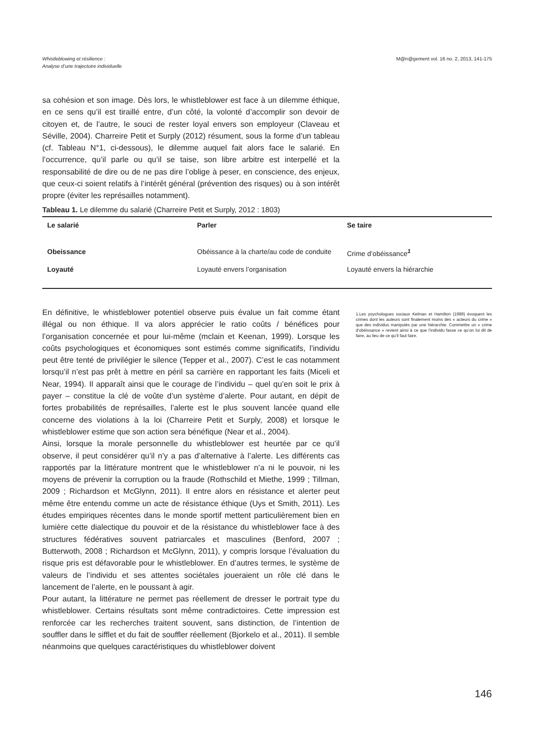Whistleblowing et résilience :
Analyse d’une trajectoire individuelle
M@n@gement vol. 16 no. 2, 2013, 141-175
sa cohésion et son image. Dès lors, le whistleblower est face à un dilemme éthique, en ce sens qu’il est tiraillé entre, d’un côté, la volonté d’accomplir son devoir de citoyen et, de l’autre, le souci de rester loyal envers son employeur (Claveau et Séville, 2004). Charreire Petit et Surply (2012) résument, sous la forme d’un tableau (cf. Tableau N°1, ci-dessous), le dilemme auquel fait alors face le salarié. En l’occurrence, qu’il parle ou qu’il se taise, son libre arbitre est interpellé et la responsabilité de dire ou de ne pas dire l’oblige à peser, en conscience, des enjeux, que ceux-ci soient relatifs à l’intérêt général (prévention des risques) ou à son intérêt propre (éviter les représailles notamment).
Tableau 1. Le dilemme du salarié (Charreire Petit et Surply, 2012 : 1803)
| Le salarié | Parler | Se taire |
| --- | --- | --- |
| Obeissance | Obéissance à la charte/au code de conduite | Crime d’obéissance<sup>1</sup> |
| Loyauté | Loyauté envers l’organisation | Loyauté envers la hiérarchie |
En définitive, le whistleblower potentiel observe puis évalue un fait comme étant illégal ou non éthique. Il va alors apprécier le ratio coûts / bénéfices pour l’organisation concernée et pour lui-même (mclain et Keenan, 1999). Lorsque les coûts psychologiques et économiques sont estimés comme significatifs, l’individu peut être tenté de privilégier le silence (Tepper et al., 2007). C’est le cas notamment lorsqu’il n’est pas prêt à mettre en péril sa carrière en rapportant les faits (Miceli et Near, 1994). Il apparaît ainsi que le courage de l’individu – quel qu’en soit le prix à payer – constitue la clé de voûte d’un système d’alerte. Pour autant, en dépit de fortes probabilités de représailles, l’alerte est le plus souvent lancée quand elle concerne des violations à la loi (Charreire Petit et Surply, 2008) et lorsque le whistleblower estime que son action sera bénéfique (Near et al., 2004).
Ainsi, lorsque la morale personnelle du whistleblower est heurtée par ce qu’il observe, il peut considérer qu’il n’y a pas d’alternative à l’alerte. Les différents cas rapportés par la littérature montrent que le whistleblower n’a ni le pouvoir, ni les moyens de prévenir la corruption ou la fraude (Rothschild et Miethe, 1999 ; Tillman, 2009 ; Richardson et McGlynn, 2011). Il entre alors en résistance et alerter peut même être entendu comme un acte de résistance éthique (Uys et Smith, 2011). Les études empiriques récentes dans le monde sportif mettent particulièrement bien en lumière cette dialectique du pouvoir et de la résistance du whistleblower face à des structures fédératives souvent patriarcales et masculines (Benford, 2007 ; Butterwoth, 2008 ; Richardson et McGlynn, 2011), y compris lorsque l’évaluation du risque pris est défavorable pour le whistleblower. En d’autres termes, le système de valeurs de l’individu et ses attentes sociétales joueraient un rôle clé dans le lancement de l’alerte, en le poussant à agir.
Pour autant, la littérature ne permet pas réellement de dresser le portrait type du whistleblower. Certains résultats sont même contradictoires. Cette impression est renforcée car les recherches traitent souvent, sans distinction, de l’intention de souffler dans le sifflet et du fait de souffler réellement (Bjorkelo et al., 2011). Il semble néanmoins que quelques caractéristiques du whistleblower doivent
1.Les psychologues sociaux Kelman et Hamilton (1989) évoquent les crimes dont les auteurs sont finalement moins des « acteurs du crime » que des individus manipulés par une hiérarchie. Commettre un « crime d’obéissance » revient ainsi à ce que l’individu fasse ce qu’on lui dit de faire, au lieu de ce qu’il faut faire.
146